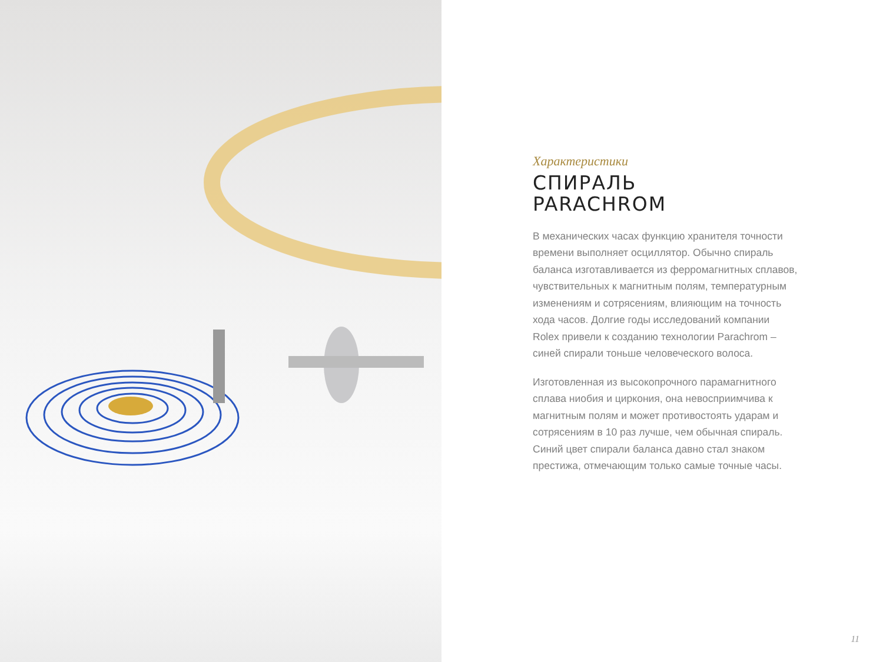Характеристики
СПИРАЛЬ
PARACHROM
В механических часах функцию хранителя точности времени выполняет осциллятор. Обычно спираль баланса изготавливается из ферромагнитных сплавов, чувствительных к магнитным полям, температурным изменениям и сотрясениям, влияющим на точность хода часов. Долгие годы исследований компании Rolex привели к созданию технологии Parachrom – синей спирали тоньше человеческого волоса.
Изготовленная из высокопрочного парамагнитного сплава ниобия и циркония, она невосприимчива к магнитным полям и может противостоять ударам и сотрясениям в 10 раз лучше, чем обычная спираль. Синий цвет спирали баланса давно стал знаком престижа, отмечающим только самые точные часы.
11